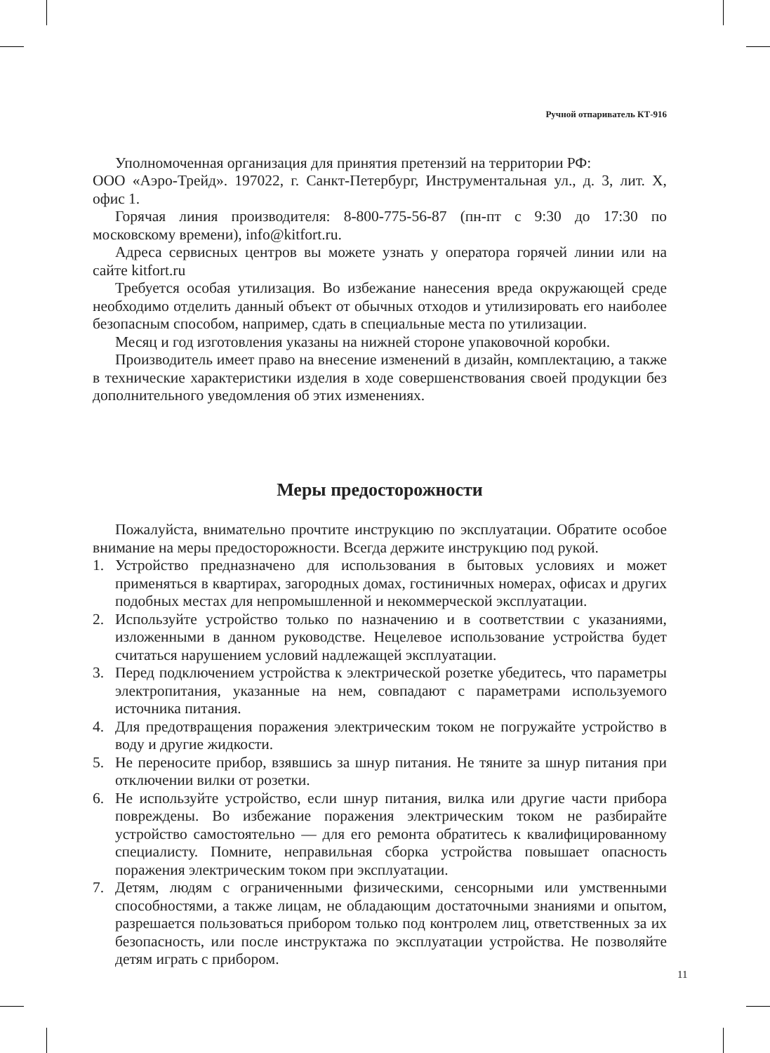Ручной отпариватель КТ-916
Уполномоченная организация для принятия претензий на территории РФ:
ООО «Аэро-Трейд». 197022, г. Санкт-Петербург, Инструментальная ул., д. 3, лит. Х, офис 1.
Горячая линия производителя: 8-800-775-56-87 (пн-пт с 9:30 до 17:30 по московскому времени), info@kitfort.ru.
Адреса сервисных центров вы можете узнать у оператора горячей линии или на сайте kitfort.ru
Требуется особая утилизация. Во избежание нанесения вреда окружающей среде необходимо отделить данный объект от обычных отходов и утилизировать его наиболее безопасным способом, например, сдать в специальные места по утилизации.
Месяц и год изготовления указаны на нижней стороне упаковочной коробки.
Производитель имеет право на внесение изменений в дизайн, комплектацию, а также в технические характеристики изделия в ходе совершенствования своей продукции без дополнительного уведомления об этих изменениях.
Меры предосторожности
Пожалуйста, внимательно прочтите инструкцию по эксплуатации. Обратите особое внимание на меры предосторожности. Всегда держите инструкцию под рукой.
1. Устройство предназначено для использования в бытовых условиях и может применяться в квартирах, загородных домах, гостиничных номерах, офисах и других подобных местах для непромышленной и некоммерческой эксплуатации.
2. Используйте устройство только по назначению и в соответствии с указаниями, изложенными в данном руководстве. Нецелевое использование устройства будет считаться нарушением условий надлежащей эксплуатации.
3. Перед подключением устройства к электрической розетке убедитесь, что параметры электропитания, указанные на нем, совпадают с параметрами используемого источника питания.
4. Для предотвращения поражения электрическим током не погружайте устройство в воду и другие жидкости.
5. Не переносите прибор, взявшись за шнур питания. Не тяните за шнур питания при отключении вилки от розетки.
6. Не используйте устройство, если шнур питания, вилка или другие части прибора повреждены. Во избежание поражения электрическим током не разбирайте устройство самостоятельно — для его ремонта обратитесь к квалифицированному специалисту. Помните, неправильная сборка устройства повышает опасность поражения электрическим током при эксплуатации.
7. Детям, людям с ограниченными физическими, сенсорными или умственными способностями, а также лицам, не обладающим достаточными знаниями и опытом, разрешается пользоваться прибором только под контролем лиц, ответственных за их безопасность, или после инструктажа по эксплуатации устройства. Не позволяйте детям играть с прибором.
11